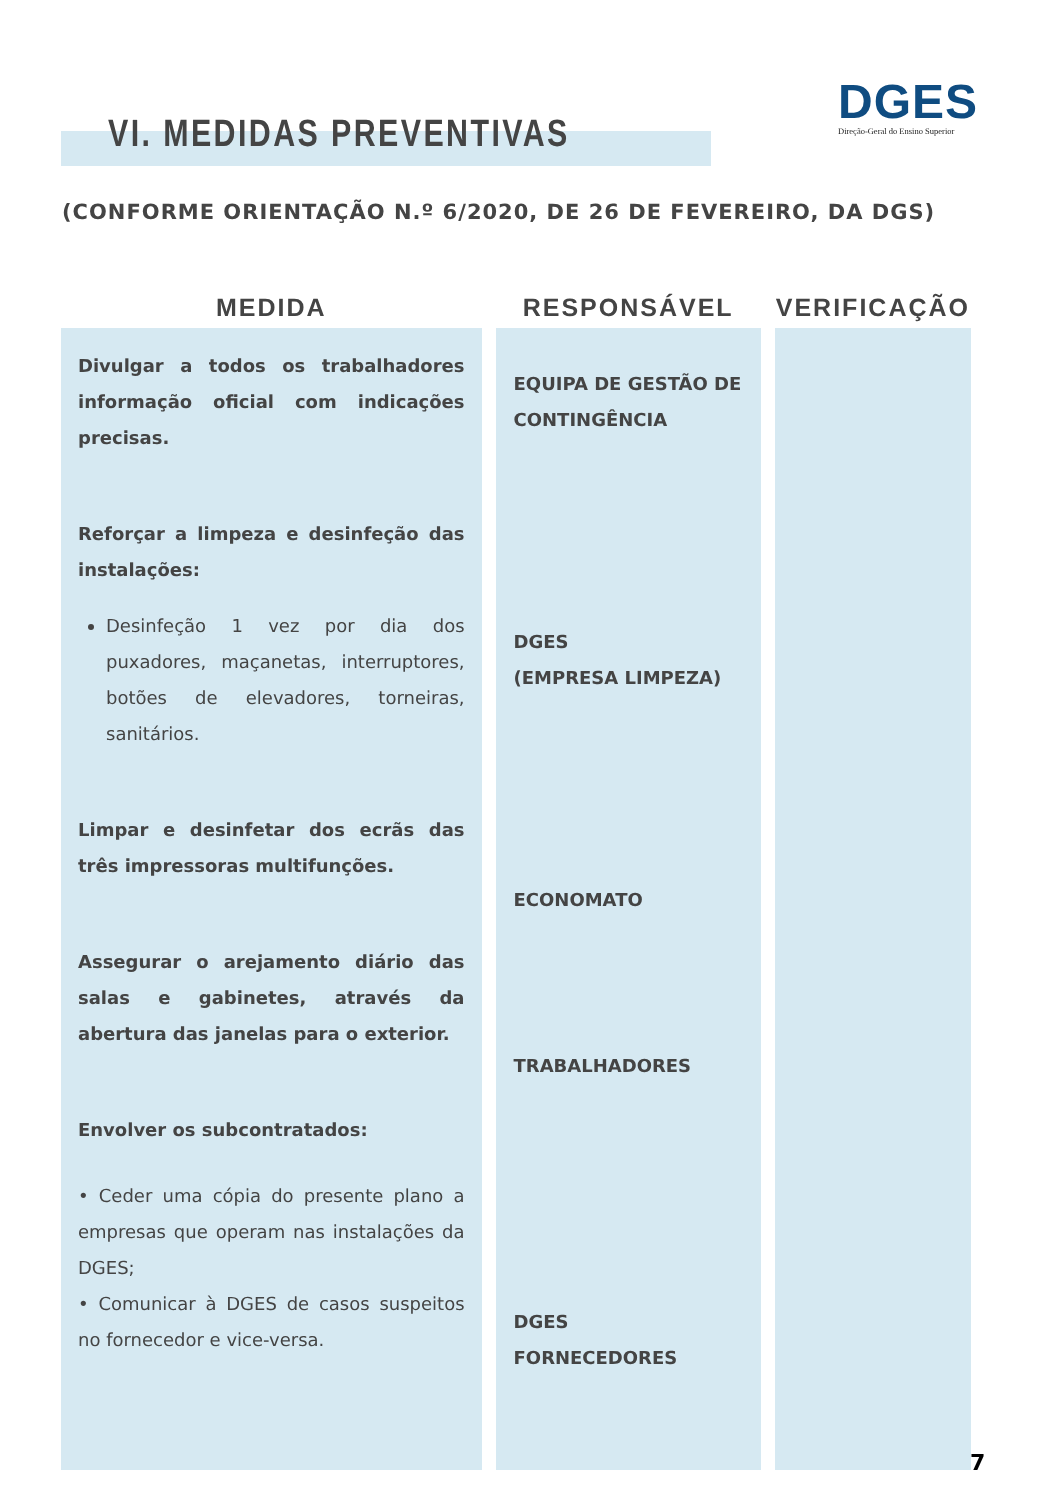VI. MEDIDAS PREVENTIVAS
DGES
Direção-Geral do Ensino Superior
(CONFORME ORIENTAÇÃO N.º 6/2020, DE 26 DE FEVEREIRO, DA DGS)
| MEDIDA | RESPONSÁVEL | VERIFICAÇÃO |
| --- | --- | --- |
| Divulgar a todos os trabalhadores informação oficial com indicações precisas. Reforçar a limpeza e desinfeção das instalações: Desinfeção 1 vez por dia dos puxadores, maçanetas, interruptores, botões de elevadores, torneiras, sanitários. Limpar e desinfetar dos ecrãs das três impressoras multifunções. Assegurar o arejamento diário das salas e gabinetes, através da abertura das janelas para o exterior. Envolver os subcontratados: • Ceder uma cópia do presente plano a empresas que operam nas instalações da DGES; • Comunicar à DGES de casos suspeitos no fornecedor e vice-versa. | EQUIPA DE GESTÃO DE CONTINGÊNCIA DGES (EMPRESA LIMPEZA) ECONOMATO TRABALHADORES DGES FORNECEDORES | |
7